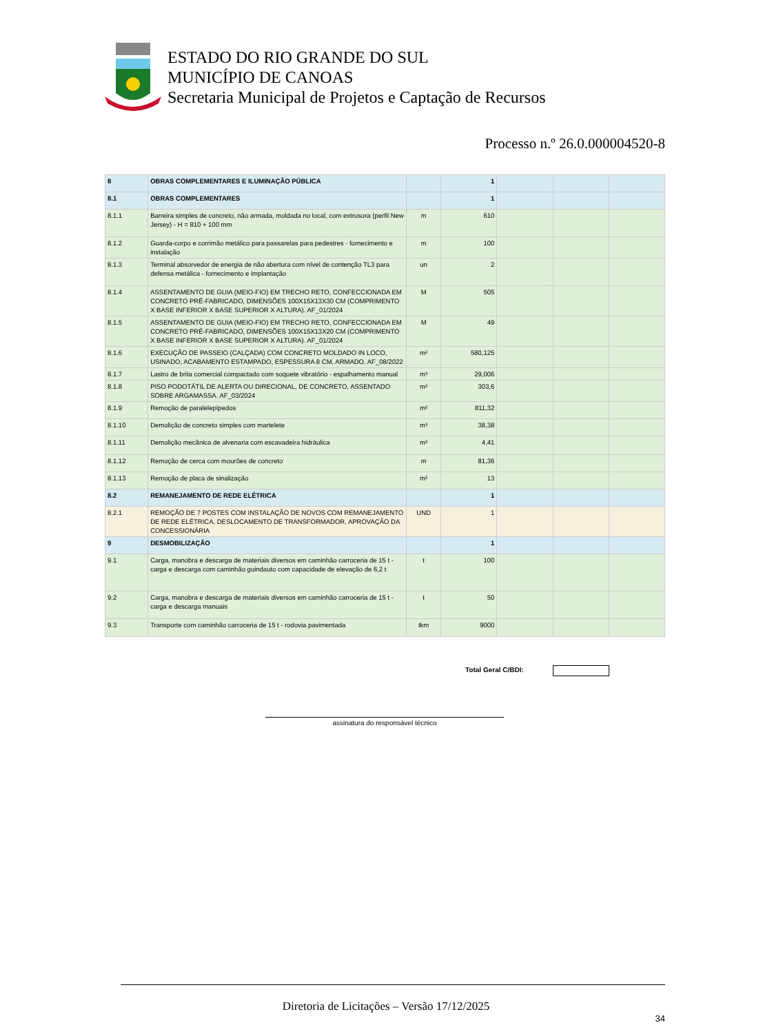ESTADO DO RIO GRANDE DO SUL
MUNICÍPIO DE CANOAS
Secretaria Municipal de Projetos e Captação de Recursos
Processo n.º 26.0.000004520-8
| 8 | OBRAS COMPLEMENTARES E ILUMINAÇÃO PÚBLICA | | 1 | | | |
| 8.1 | OBRAS COMPLEMENTARES | | 1 | | | |
| 8.1.1 | Barreira simples de concreto, não armada, moldada no local, com extrusora (perfil New Jersey) - H = 810 + 100 mm | m | 610 | | | |
| 8.1.2 | Guarda-corpo e corrimão metálico para passarelas para pedestres - fornecimento e instalação | m | 100 | | | |
| 8.1.3 | Terminal absorvedor de energia de não abertura com nível de contenção TL3 para defensa metálica - fornecimento e implantação | un | 2 | | | |
| 8.1.4 | ASSENTAMENTO DE GUIA (MEIO-FIO) EM TRECHO RETO, CONFECCIONADA EM CONCRETO PRÉ-FABRICADO, DIMENSÕES 100X15X13X30 CM (COMPRIMENTO X BASE INFERIOR X BASE SUPERIOR X ALTURA). AF_01/2024 | M | 505 | | | |
| 8.1.5 | ASSENTAMENTO DE GUIA (MEIO-FIO) EM TRECHO RETO, CONFECCIONADA EM CONCRETO PRÉ-FABRICADO, DIMENSÕES 100X15X13X20 CM (COMPRIMENTO X BASE INFERIOR X BASE SUPERIOR X ALTURA). AF_01/2024 | M | 49 | | | |
| 8.1.6 | EXECUÇÃO DE PASSEIO (CALÇADA) COM CONCRETO MOLDADO IN LOCO, USINADO, ACABAMENTO ESTAMPADO, ESPESSURA 8 CM, ARMADO. AF_08/2022 | m² | 580,125 | | | |
| 8.1.7 | Lastro de brita comercial compactado com soquete vibratório - espalhamento manual | m³ | 29,006 | | | |
| 8.1.8 | PISO PODOTÁTIL DE ALERTA OU DIRECIONAL, DE CONCRETO, ASSENTADO SOBRE ARGAMASSA. AF_03/2024 | m² | 303,6 | | | |
| 8.1.9 | Remoção de paralelepípedos | m² | 811,32 | | | |
| 8.1.10 | Demolição de concreto simples com martelete | m³ | 38,38 | | | |
| 8.1.11 | Demolição mecânica de alvenaria com escavadeira hidráulica | m² | 4,41 | | | |
| 8.1.12 | Remoção de cerca com mourões de concreto | m | 81,36 | | | |
| 8.1.13 | Remoção de placa de sinalização | m² | 13 | | | |
| 8.2 | REMANEJAMENTO DE REDE ELÉTRICA | | 1 | | | |
| 8.2.1 | REMOÇÃO DE 7 POSTES COM INSTALAÇÃO DE NOVOS COM REMANEJAMENTO DE REDE ELÉTRICA, DESLOCAMENTO DE TRANSFORMADOR, APROVAÇÃO DA CONCESSIONÁRIA | UND | 1 | | | |
| 9 | DESMOBILIZAÇÃO | | 1 | | | |
| 9.1 | Carga, manobra e descarga de materiais diversos em caminhão carroceria de 15 t - carga e descarga com caminhão guindauto com capacidade de elevação de 6,2 t | t | 100 | | | |
| 9.2 | Carga, manobra e descarga de materiais diversos em caminhão carroceria de 15 t - carga e descarga manuais | t | 50 | | | |
| 9.3 | Transporte com caminhão carroceria de 15 t - rodovia pavimentada | tkm | 9000 | | | |
Total Geral C/BDI:
assinatura do responsável técnico
Diretoria de Licitações – Versão 17/12/2025
34